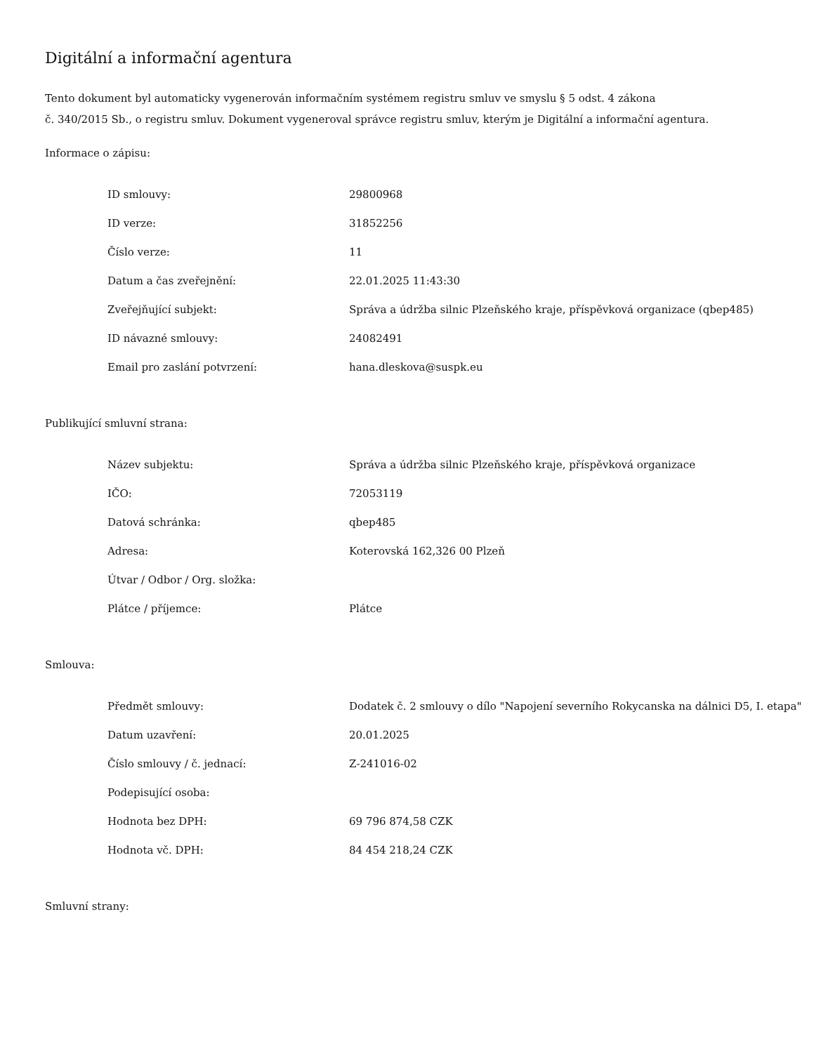Digitální a informační agentura
Tento dokument byl automaticky vygenerován informačním systémem registru smluv ve smyslu § 5 odst. 4 zákona
č. 340/2015 Sb., o registru smluv. Dokument vygeneroval správce registru smluv, kterým je Digitální a informační agentura.
Informace o zápisu:
| ID smlouvy: | 29800968 |
| ID verze: | 31852256 |
| Číslo verze: | 11 |
| Datum a čas zveřejnění: | 22.01.2025 11:43:30 |
| Zveřejňující subjekt: | Správa a údržba silnic Plzeňského kraje, příspěvková organizace (qbep485) |
| ID návazné smlouvy: | 24082491 |
| Email pro zaslání potvrzení: | hana.dleskova@suspk.eu |
Publikující smluvní strana:
| Název subjektu: | Správa a údržba silnic Plzeňského kraje, příspěvková organizace |
| IČO: | 72053119 |
| Datová schránka: | qbep485 |
| Adresa: | Koterovská 162,326 00 Plzeň |
| Útvar / Odbor / Org. složka: | |
| Plátce / příjemce: | Plátce |
Smlouva:
| Předmět smlouvy: | Dodatek č. 2 smlouvy o dílo "Napojení severního Rokycanska na dálnici D5, I. etapa" |
| Datum uzavření: | 20.01.2025 |
| Číslo smlouvy / č. jednací: | Z-241016-02 |
| Podepisující osoba: | |
| Hodnota bez DPH: | 69 796 874,58 CZK |
| Hodnota vč. DPH: | 84 454 218,24 CZK |
Smluvní strany: